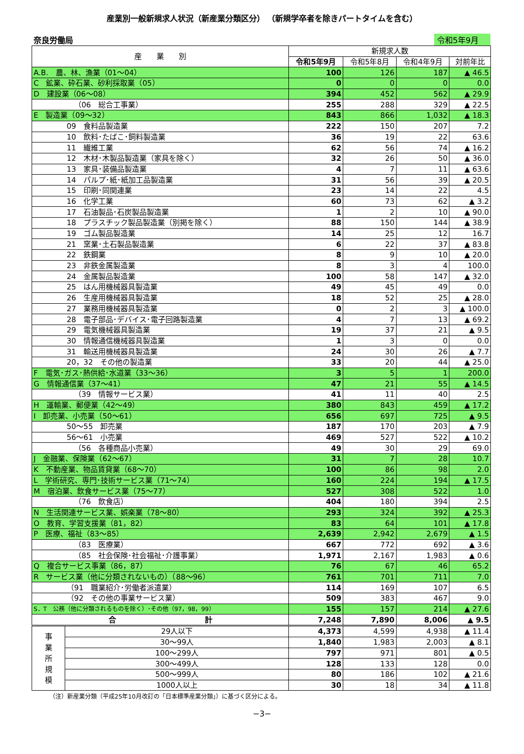産業別一般新規求人状況（新産業分類区分） （新規学卒者を除きパートタイムを含む）
奈良労働局 令和5年9月
| 産 業 別 | | 新規求人数 | | | |
| --- | --- | --- | --- | --- | --- |
| | | 令和5年9月 | 令和5年8月 | 令和4年9月 | 対前年比 |
| A.B. 農、林、漁業（01～04） | | 100 | 126 | 187 | ▲ 46.5 |
| C 鉱業、砕石業、砂利採取業（05） | | 0 | 0 | 0 | 0.0 |
| D 建設業（06～08） | | 394 | 452 | 562 | ▲ 29.9 |
| （06 総合工事業） | | 255 | 288 | 329 | ▲ 22.5 |
| E 製造業（09～32） | | 843 | 866 | 1,032 | ▲ 18.3 |
| 09 食料品製造業 | | 222 | 150 | 207 | 7.2 |
| 10 飲料･たばこ･飼料製造業 | | 36 | 19 | 22 | 63.6 |
| 11 繊維工業 | | 62 | 56 | 74 | ▲ 16.2 |
| 12 木材･木製品製造業（家具を除く） | | 32 | 26 | 50 | ▲ 36.0 |
| 13 家具･装備品製造業 | | 4 | 7 | 11 | ▲ 63.6 |
| 14 パルプ･紙･紙加工品製造業 | | 31 | 56 | 39 | ▲ 20.5 |
| 15 印刷･同関連業 | | 23 | 14 | 22 | 4.5 |
| 16 化学工業 | | 60 | 73 | 62 | ▲ 3.2 |
| 17 石油製品･石炭製品製造業 | | 1 | 2 | 10 | ▲ 90.0 |
| 18 プラスチック製品製造業（別掲を除く） | | 88 | 150 | 144 | ▲ 38.9 |
| 19 ゴム製品製造業 | | 14 | 25 | 12 | 16.7 |
| 21 窯業･土石製品製造業 | | 6 | 22 | 37 | ▲ 83.8 |
| 22 鉄鋼業 | | 8 | 9 | 10 | ▲ 20.0 |
| 23 非鉄金属製造業 | | 8 | 3 | 4 | 100.0 |
| 24 金属製品製造業 | | 100 | 58 | 147 | ▲ 32.0 |
| 25 はん用機械器具製造業 | | 49 | 45 | 49 | 0.0 |
| 26 生産用機械器具製造業 | | 18 | 52 | 25 | ▲ 28.0 |
| 27 業務用機械器具製造業 | | 0 | 2 | 3 | ▲ 100.0 |
| 28 電子部品･デバイス･電子回路製造業 | | 4 | 7 | 13 | ▲ 69.2 |
| 29 電気機械器具製造業 | | 19 | 37 | 21 | ▲ 9.5 |
| 30 情報通信機械器具製造業 | | 1 | 3 | 0 | 0.0 |
| 31 輸送用機械器具製造業 | | 24 | 30 | 26 | ▲ 7.7 |
| 20，32 その他の製造業 | | 33 | 20 | 44 | ▲ 25.0 |
| F 電気･ガス･熱供給･水道業（33～36） | | 3 | 5 | 1 | 200.0 |
| G 情報通信業（37～41） | | 47 | 21 | 55 | ▲ 14.5 |
| （39 情報サービス業） | | 41 | 11 | 40 | 2.5 |
| H 運輸業、郵便業（42～49） | | 380 | 843 | 459 | ▲ 17.2 |
| I 卸売業、小売業（50～61） | | 656 | 697 | 725 | ▲ 9.5 |
| 50～55 卸売業 | | 187 | 170 | 203 | ▲ 7.9 |
| 56～61 小売業 | | 469 | 527 | 522 | ▲ 10.2 |
| （56 各種商品小売業） | | 49 | 30 | 29 | 69.0 |
| J 金融業、保険業（62～67） | | 31 | 7 | 28 | 10.7 |
| K 不動産業、物品賃貸業（68～70） | | 100 | 86 | 98 | 2.0 |
| L 学術研究、専門･技術サービス業（71～74） | | 160 | 224 | 194 | ▲ 17.5 |
| M 宿泊業、飲食サービス業（75～77） | | 527 | 308 | 522 | 1.0 |
| （76 飲食店） | | 404 | 180 | 394 | 2.5 |
| N 生活関連サービス業、娯楽業（78～80） | | 293 | 324 | 392 | ▲ 25.3 |
| O 教育、学習支援業（81，82） | | 83 | 64 | 101 | ▲ 17.8 |
| P 医療、福祉（83～85） | | 2,639 | 2,942 | 2,679 | ▲ 1.5 |
| （83 医療業） | | 667 | 772 | 692 | ▲ 3.6 |
| （85 社会保険･社会福祉･介護事業） | | 1,971 | 2,167 | 1,983 | ▲ 0.6 |
| Q 複合サービス事業（86，87） | | 76 | 67 | 46 | 65.2 |
| R サービス業（他に分類されないもの）（88～96） | | 761 | 701 | 711 | 7.0 |
| （91 職業紹介･労働者派遣業） | | 114 | 169 | 107 | 6.5 |
| （92 その他の事業サービス業） | | 509 | 383 | 467 | 9.0 |
| S．T 公務（他に分類されるものを除く）･その他（97，98，99） | | 155 | 157 | 214 | ▲ 27.6 |
| 合 計 | | 7,248 | 7,890 | 8,006 | ▲ 9.5 |
| 事 業 所 規 模 | 29人以下 | 4,373 | 4,599 | 4,938 | ▲ 11.4 |
| | 30～99人 | 1,840 | 1,983 | 2,003 | ▲ 8.1 |
| | 100～299人 | 797 | 971 | 801 | ▲ 0.5 |
| | 300～499人 | 128 | 133 | 128 | 0.0 |
| | 500～999人 | 80 | 186 | 102 | ▲ 21.6 |
| | 1000人以上 | 30 | 18 | 34 | ▲ 11.8 |
（注）新産業分類（平成25年10月改訂の「日本標準産業分類」）に基づく区分による。
−3−